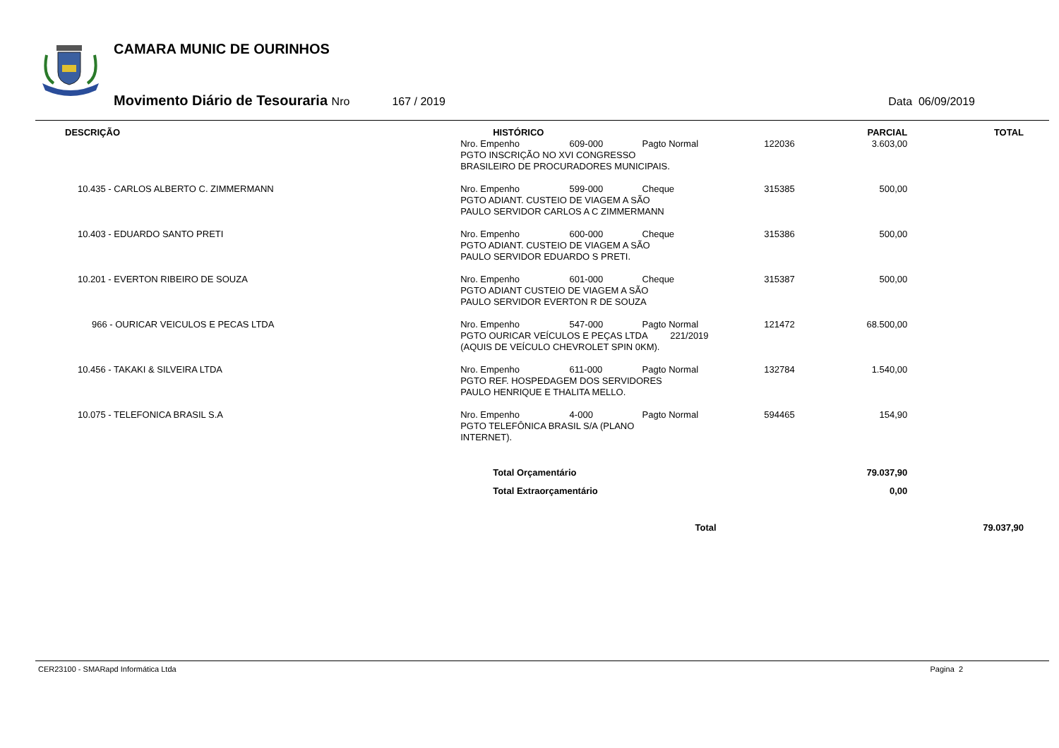CAMARA MUNIC DE OURINHOS
Movimento Diário de Tesouraria Nro 167 / 2019 Data 06/09/2019
| DESCRIÇÃO | HISTÓRICO | | | | PARCIAL | TOTAL |
| --- | --- | --- | --- | --- | --- | --- |
| | Nro. Empenho | 609-000 | Pagto Normal | 122036 | 3.603,00 | |
| | PGTO INSCRIÇÃO NO XVI CONGRESSO BRASILEIRO DE PROCURADORES MUNICIPAIS. | | | | | |
| 10.435 - CARLOS ALBERTO C. ZIMMERMANN | Nro. Empenho | 599-000 | Cheque | 315385 | 500,00 | |
| | PGTO ADIANT. CUSTEIO DE VIAGEM A SÃO PAULO SERVIDOR CARLOS A C ZIMMERMANN | | | | | |
| 10.403 - EDUARDO SANTO PRETI | Nro. Empenho | 600-000 | Cheque | 315386 | 500,00 | |
| | PGTO ADIANT. CUSTEIO DE VIAGEM A SÃO PAULO SERVIDOR EDUARDO S PRETI. | | | | | |
| 10.201 - EVERTON RIBEIRO DE SOUZA | Nro. Empenho | 601-000 | Cheque | 315387 | 500,00 | |
| | PGTO ADIANT CUSTEIO DE VIAGEM A SÃO PAULO SERVIDOR EVERTON R DE SOUZA | | | | | |
| 966 - OURICAR VEICULOS E PECAS LTDA | Nro. Empenho | 547-000 | Pagto Normal | 121472 | 68.500,00 | |
| | PGTO OURICAR VEÍCULOS E PEÇAS LTDA 221/2019 (AQUIS DE VEÍCULO CHEVROLET SPIN 0KM). | | | | | |
| 10.456 - TAKAKI & SILVEIRA LTDA | Nro. Empenho | 611-000 | Pagto Normal | 132784 | 1.540,00 | |
| | PGTO REF. HOSPEDAGEM DOS SERVIDORES PAULO HENRIQUE E THALITA MELLO. | | | | | |
| 10.075 - TELEFONICA BRASIL S.A | Nro. Empenho | 4-000 | Pagto Normal | 594465 | 154,90 | |
| | PGTO TELEFÔNICA BRASIL S/A (PLANO INTERNET). | | | | | |
| | Total Orçamentário | | | | 79.037,90 | |
| | Total Extraorçamentário | | | | 0,00 | |
| | | | Total | | | 79.037,90 |
CER23100 - SMARapd Informática Ltda Pagina 2